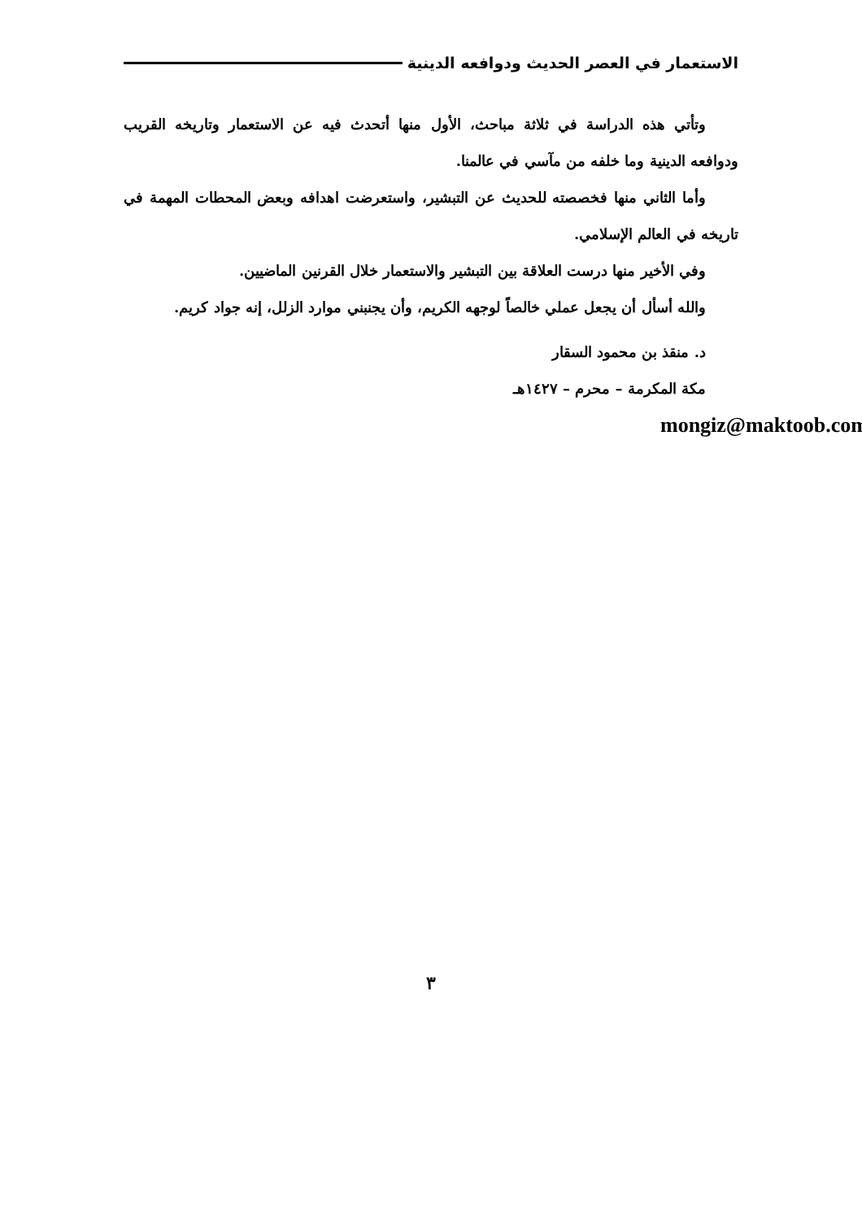الاستعمار في العصر الحديث ودوافعه الدينية
وتأتي هذه الدراسة في ثلاثة مباحث، الأول منها أتحدث فيه عن الاستعمار وتاريخه القريب ودوافعه الدينية وما خلفه من مآسي في عالمنا.
وأما الثاني منها فخصصته للحديث عن التبشير، واستعرضت اهدافه وبعض المحطات المهمة في تاريخه في العالم الإسلامي.
وفي الأخير منها درست العلاقة بين التبشير والاستعمار خلال القرنين الماضيين.
والله أسأل أن يجعل عملي خالصاً لوجهه الكريم، وأن يجنبني موارد الزلل، إنه جواد كريم.
د. منقذ بن محمود السقار
مكة المكرمة – محرم – ١٤٢٧هـ
mongiz@maktoob.com
٣